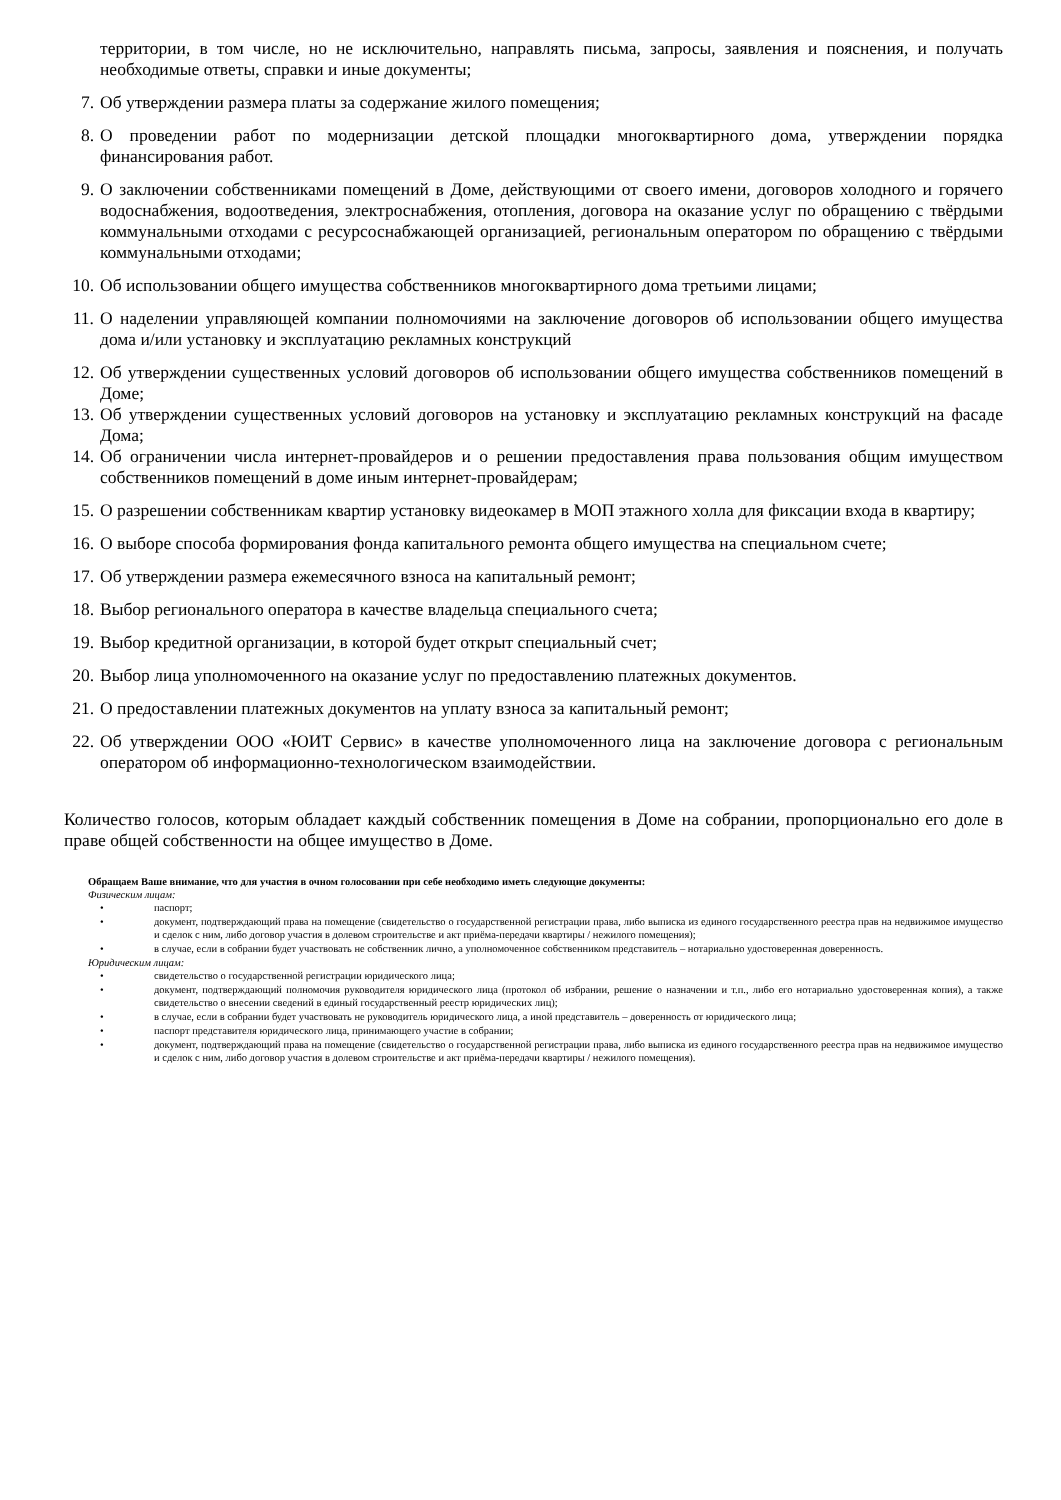территории, в том числе, но не исключительно, направлять письма, запросы, заявления и пояснения, и получать необходимые ответы, справки и иные документы;
7. Об утверждении размера платы за содержание жилого помещения;
8. О проведении работ по модернизации детской площадки многоквартирного дома, утверждении порядка финансирования работ.
9. О заключении собственниками помещений в Доме, действующими от своего имени, договоров холодного и горячего водоснабжения, водоотведения, электроснабжения, отопления, договора на оказание услуг по обращению с твёрдыми коммунальными отходами с ресурсоснабжающей организацией, региональным оператором по обращению с твёрдыми коммунальными отходами;
10. Об использовании общего имущества собственников многоквартирного дома третьими лицами;
11. О наделении управляющей компании полномочиями на заключение договоров об использовании общего имущества дома и/или установку и эксплуатацию рекламных конструкций
12. Об утверждении существенных условий договоров об использовании общего имущества собственников помещений в Доме;
13. Об утверждении существенных условий договоров на установку и эксплуатацию рекламных конструкций на фасаде Дома;
14. Об ограничении числа интернет-провайдеров и о решении предоставления права пользования общим имуществом собственников помещений в доме иным интернет-провайдерам;
15. О разрешении собственникам квартир установку видеокамер в МОП этажного холла для фиксации входа в квартиру;
16. О выборе способа формирования фонда капитального ремонта общего имущества на специальном счете;
17. Об утверждении размера ежемесячного взноса на капитальный ремонт;
18. Выбор регионального оператора в качестве владельца специального счета;
19. Выбор кредитной организации, в которой будет открыт специальный счет;
20. Выбор лица уполномоченного на оказание услуг по предоставлению платежных документов.
21. О предоставлении платежных документов на уплату взноса за капитальный ремонт;
22. Об утверждении ООО «ЮИТ Сервис» в качестве уполномоченного лица на заключение договора с региональным оператором об информационно-технологическом взаимодействии.
Количество голосов, которым обладает каждый собственник помещения в Доме на собрании, пропорционально его доле в праве общей собственности на общее имущество в Доме.
Обращаем Ваше внимание, что для участия в очном голосовании при себе необходимо иметь следующие документы:
Физическим лицам:
• паспорт;
• документ, подтверждающий права на помещение (свидетельство о государственной регистрации права, либо выписка из единого государственного реестра прав на недвижимое имущество и сделок с ним, либо договор участия в долевом строительстве и акт приёма-передачи квартиры / нежилого помещения);
• в случае, если в собрании будет участвовать не собственник лично, а уполномоченное собственником представитель – нотариально удостоверенная доверенность.
Юридическим лицам:
• свидетельство о государственной регистрации юридического лица;
• документ, подтверждающий полномочия руководителя юридического лица (протокол об избрании, решение о назначении и т.п., либо его нотариально удостоверенная копия), а также свидетельство о внесении сведений в единый государственный реестр юридических лиц);
• в случае, если в собрании будет участвовать не руководитель юридического лица, а иной представитель – доверенность от юридического лица;
• паспорт представителя юридического лица, принимающего участие в собрании;
• документ, подтверждающий права на помещение (свидетельство о государственной регистрации права, либо выписка из единого государственного реестра прав на недвижимое имущество и сделок с ним, либо договор участия в долевом строительстве и акт приёма-передачи квартиры / нежилого помещения).